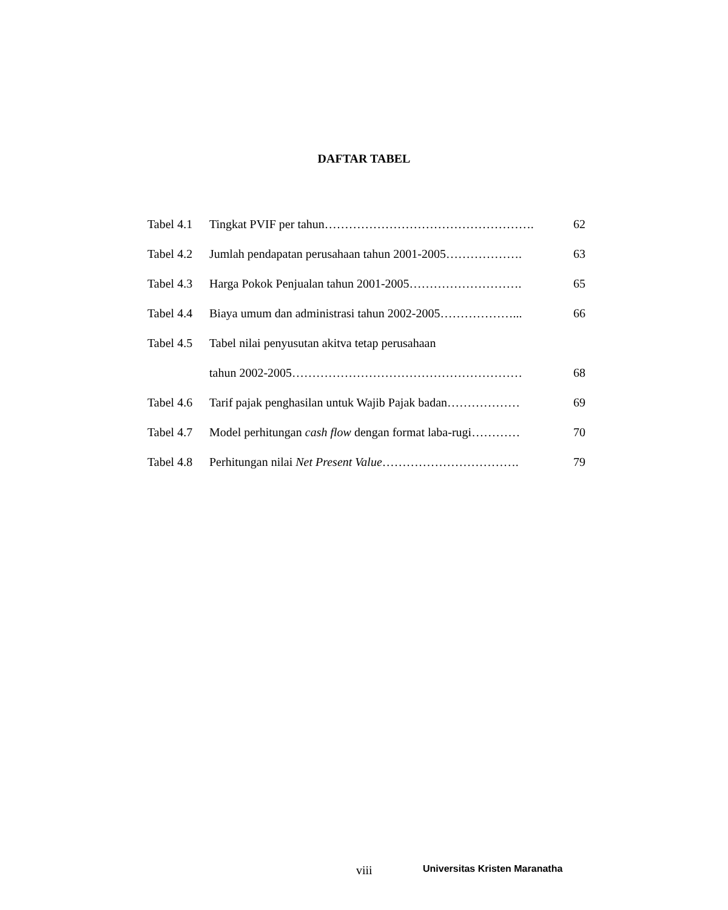DAFTAR TABEL
| Tabel 4.1 | Tingkat PVIF per tahun……………………………………………. | 62 |
| Tabel 4.2 | Jumlah pendapatan perusahaan tahun 2001-2005………………. | 63 |
| Tabel 4.3 | Harga Pokok Penjualan tahun 2001-2005………………………. | 65 |
| Tabel 4.4 | Biaya umum dan administrasi tahun 2002-2005………………... | 66 |
| Tabel 4.5 | Tabel nilai penyusutan akitva tetap perusahaan | |
| | tahun 2002-2005………………………………………………… | 68 |
| Tabel 4.6 | Tarif pajak penghasilan untuk Wajib Pajak badan……………… | 69 |
| Tabel 4.7 | Model perhitungan cash flow dengan format laba-rugi………… | 70 |
| Tabel 4.8 | Perhitungan nilai Net Present Value ……………………………. | 79 |
viii Universitas Kristen Maranatha